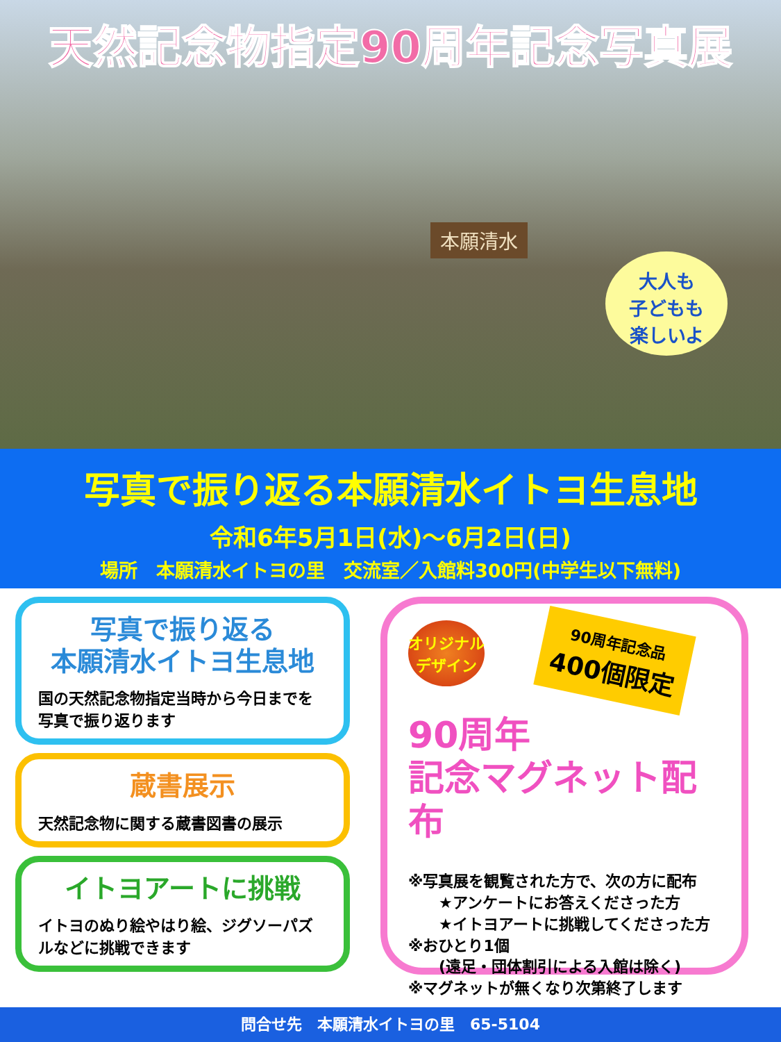天然記念物指定90周年記念写真展
本願清水
大人も
子どもも
楽しいよ
写真で振り返る本願清水イトヨ生息地
令和6年5月1日(水)～6月2日(日)
場所　本願清水イトヨの里　交流室／入館料300円(中学生以下無料)
写真で振り返る
本願清水イトヨ生息地
国の天然記念物指定当時から今日までを写真で振り返ります
蔵書展示
天然記念物に関する蔵書図書の展示
イトヨアートに挑戦
イトヨのぬり絵やはり絵、ジグソーパズルなどに挑戦できます
オリジナル
デザイン 90周年記念品 400個限定
90周年
記念マグネット配布
※写真展を観覧された方で、次の方に配布
　　★アンケートにお答えくださった方
　　★イトヨアートに挑戦してくださった方
※おひとり1個
　　(遠足・団体割引による入館は除く)
※マグネットが無くなり次第終了します
問合せ先　本願清水イトヨの里　65-5104